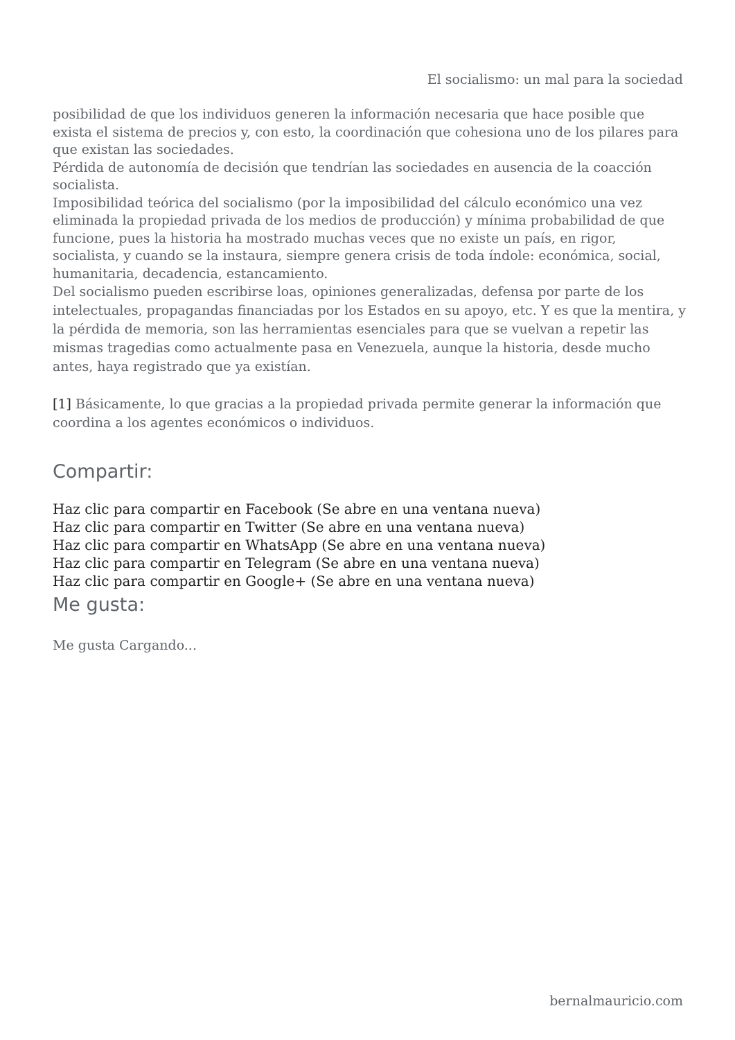El socialismo: un mal para la sociedad
posibilidad de que los individuos generen la información necesaria que hace posible que exista el sistema de precios y, con esto, la coordinación que cohesiona uno de los pilares para que existan las sociedades.
Pérdida de autonomía de decisión que tendrían las sociedades en ausencia de la coacción socialista.
Imposibilidad teórica del socialismo (por la imposibilidad del cálculo económico una vez eliminada la propiedad privada de los medios de producción) y mínima probabilidad de que funcione, pues la historia ha mostrado muchas veces que no existe un país, en rigor, socialista, y cuando se la instaura, siempre genera crisis de toda índole: económica, social, humanitaria, decadencia, estancamiento.
Del socialismo pueden escribirse loas, opiniones generalizadas, defensa por parte de los intelectuales, propagandas financiadas por los Estados en su apoyo, etc. Y es que la mentira, y la pérdida de memoria, son las herramientas esenciales para que se vuelvan a repetir las mismas tragedias como actualmente pasa en Venezuela, aunque la historia, desde mucho antes, haya registrado que ya existían.
[1] Básicamente, lo que gracias a la propiedad privada permite generar la información que coordina a los agentes económicos o individuos.
Compartir:
Haz clic para compartir en Facebook (Se abre en una ventana nueva)
Haz clic para compartir en Twitter (Se abre en una ventana nueva)
Haz clic para compartir en WhatsApp (Se abre en una ventana nueva)
Haz clic para compartir en Telegram (Se abre en una ventana nueva)
Haz clic para compartir en Google+ (Se abre en una ventana nueva)
Me gusta:
Me gusta Cargando...
bernalmauricio.com